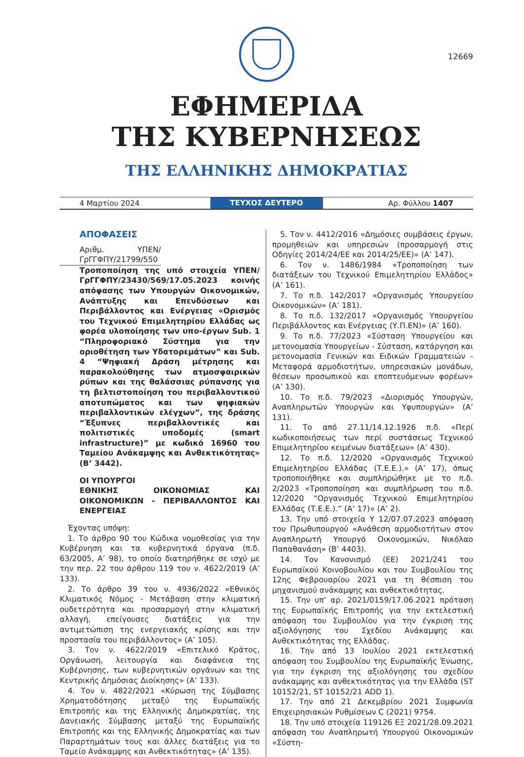12669
ΕΦΗΜΕΡΙΔΑ
ΤΗΣ ΚΥΒΕΡΝΗΣΕΩΣ
ΤΗΣ ΕΛΛΗΝΙΚΗΣ ΔΗΜΟΚΡΑΤΙΑΣ
4 Μαρτίου 2024 ΤΕΥΧΟΣ ΔΕΥΤΕΡΟ Αρ. Φύλλου 1407
ΑΠΟΦΑΣΕΙΣ
Αριθμ. ΥΠΕΝ/ΓρΓΓΦΠΥ/21799/550
Τροποποίηση της υπό στοιχεία ΥΠΕΝ/ΓρΓΓΦΠΥ/23430/569/17.05.2023 κοινής απόφασης των Υπουργών Οικονομικών, Ανάπτυξης και Επενδύσεων και Περιβάλλοντος και Ενέργειας «Ορισμός του Τεχνικού Επιμελητηρίου Ελλάδας ως φορέα υλοποίησης των υπο-έργων Sub. 1 “Πληροφοριακό Σύστημα για την οριοθέτηση των Υδατορεμάτων” και Sub. 4 “Ψηφιακή Δράση μέτρησης και παρακολούθησης των ατμοσφαιρικών ρύπων και της θαλάσσιας ρύπανσης για τη βελτιστοποίηση του περιβαλλοντικού αποτυπώματος και των ψηφιακών περιβαλλοντικών ελέγχων”, της δράσης “Έξυπνες περιβαλλοντικές και πολιτιστικές υποδομές (smart infrastructure)” με κωδικό 16960 του Ταμείου Ανάκαμψης και Ανθεκτικότητας» (Β’ 3442).
ΟΙ ΥΠΟΥΡΓΟΙ
ΕΘΝΙΚΗΣ ΟΙΚΟΝΟΜΙΑΣ ΚΑΙ ΟΙΚΟΝΟΜΙΚΩΝ - ΠΕΡΙΒΑΛΛΟΝΤΟΣ ΚΑΙ ΕΝΕΡΓΕΙΑΣ
Έχοντας υπόψη:
1. Το άρθρο 90 του Κώδικα νομοθεσίας για την Κυβέρνηση και τα κυβερνητικά όργανα (π.δ. 63/2005, Α’ 98), το οποίο διατηρήθηκε σε ισχύ με την περ. 22 του άρθρου 119 του ν. 4622/2019 (Α’ 133).
2. Το άρθρο 39 του ν. 4936/2022 «Εθνικός Κλιματικός Νόμος - Μετάβαση στην κλιματική ουδετερότητα και προσαρμογή στην κλιματική αλλαγή, επείγουσες διατάξεις για την αντιμετώπιση της ενεργειακής κρίσης και την προστασία του περιβάλλοντος» (Α’ 105).
3. Τον ν. 4622/2019 «Επιτελικό Κράτος, Οργάνωση, λειτουργία και διαφάνεια της Κυβέρνησης, των κυβερνητικών οργάνων και της Κεντρικής Δημόσιας Διοίκησης» (Α’ 133).
4. Τον ν. 4822/2021 «Κύρωση της Σύμβασης Χρηματοδότησης μεταξύ της Ευρωπαϊκής Επιτροπής και της Ελληνικής Δημοκρατίας, της Δανειακής Σύμβασης μεταξύ της Ευρωπαϊκής Επιτροπής και της Ελληνικής Δημοκρατίας και των Παραρτημάτων τους και άλλες διατάξεις για το Ταμείο Ανάκαμψης και Ανθεκτικότητας» (Α’ 135).
5. Τον ν. 4412/2016 «Δημόσιες συμβάσεις έργων, προμηθειών και υπηρεσιών (προσαρμογή στις Οδηγίες 2014/24/ΕΕ και 2014/25/ΕΕ)» (Α’ 147).
6. Τον ν. 1486/1984 «Τροποποίηση των διατάξεων του Τεχνικού Επιμελητηρίου Ελλάδος» (Α’ 161).
7. Το π.δ. 142/2017 «Οργανισμός Υπουργείου Οικονομικών» (Α’ 181).
8. Το π.δ. 132/2017 «Οργανισμός Υπουργείου Περιβάλλοντος και Ενέργειας (Υ.Π.ΕΝ)» (Α’ 160).
9. Το π.δ. 77/2023 «Σύσταση Υπουργείου και μετονομασία Υπουργείων - Σύσταση, κατάργηση και μετονομασία Γενικών και Ειδικών Γραμματειών - Μεταφορά αρμοδιοτήτων, υπηρεσιακών μονάδων, θέσεων προσωπικού και εποπτευόμενων φορέων» (Α’ 130).
10. Το π.δ. 79/2023 «Διορισμός Υπουργών, Αναπληρωτών Υπουργών και Υφυπουργών» (Α’ 131).
11. Το από 27.11/14.12.1926 π.δ. «Περί κωδικοποιήσεως των περί συστάσεως Τεχνικού Επιμελητηρίου κειμένων διατάξεων» (Α’ 430).
12. Το π.δ. 12/2020 «Οργανισμός Τεχνικού Επιμελητηρίου Ελλάδας (Τ.Ε.Ε.).» (Α’ 17), όπως τροποποιήθηκε και συμπληρώθηκε με το π.δ. 2/2023 «Τροποποίηση και συμπλήρωση του π.δ. 12/2020 “Οργανισμός Τεχνικού Επιμελητηρίου Ελλάδας (Τ.Ε.Ε.).” (Α’ 17)» (Α’ 2).
13. Την υπό στοιχεία Υ 12/07.07.2023 απόφαση του Πρωθυπουργού «Ανάθεση αρμοδιοτήτων στον Αναπληρωτή Υπουργό Οικονομικών, Νικόλαο Παπαθανάση» (Β’ 4403).
14. Τον Κανονισμό (ΕΕ) 2021/241 του Ευρωπαϊκού Κοινοβουλίου και του Συμβουλίου της 12ης Φεβρουαρίου 2021 για τη θέσπιση του μηχανισμού ανάκαμψης και ανθεκτικότητας.
15. Την υπ’ αρ. 2021/0159/17.06.2021 πρόταση της Ευρωπαϊκής Επιτροπής για την εκτελεστική απόφαση του Συμβουλίου για την έγκριση της αξιολόγησης του Σχεδίου Ανάκαμψης και Ανθεκτικότητας της Ελλάδας.
16. Την από 13 Ιουλίου 2021 εκτελεστική απόφαση του Συμβουλίου της Ευρωπαϊκής Ένωσης, για την έγκριση της αξιολόγησης του σχεδίου ανάκαμψης και ανθεκτικότητας για την Ελλάδα (ST 10152/21, ST 10152/21 ADD 1).
17. Την από 21 Δεκεμβρίου 2021 Συμφωνία Επιχειρησιακών Ρυθμίσεων C (2021) 9754.
18. Την υπό στοιχεία 119126 ΕΞ 2021/28.09.2021 απόφαση του Αναπληρωτή Υπουργού Οικονομικών «Σύστη-